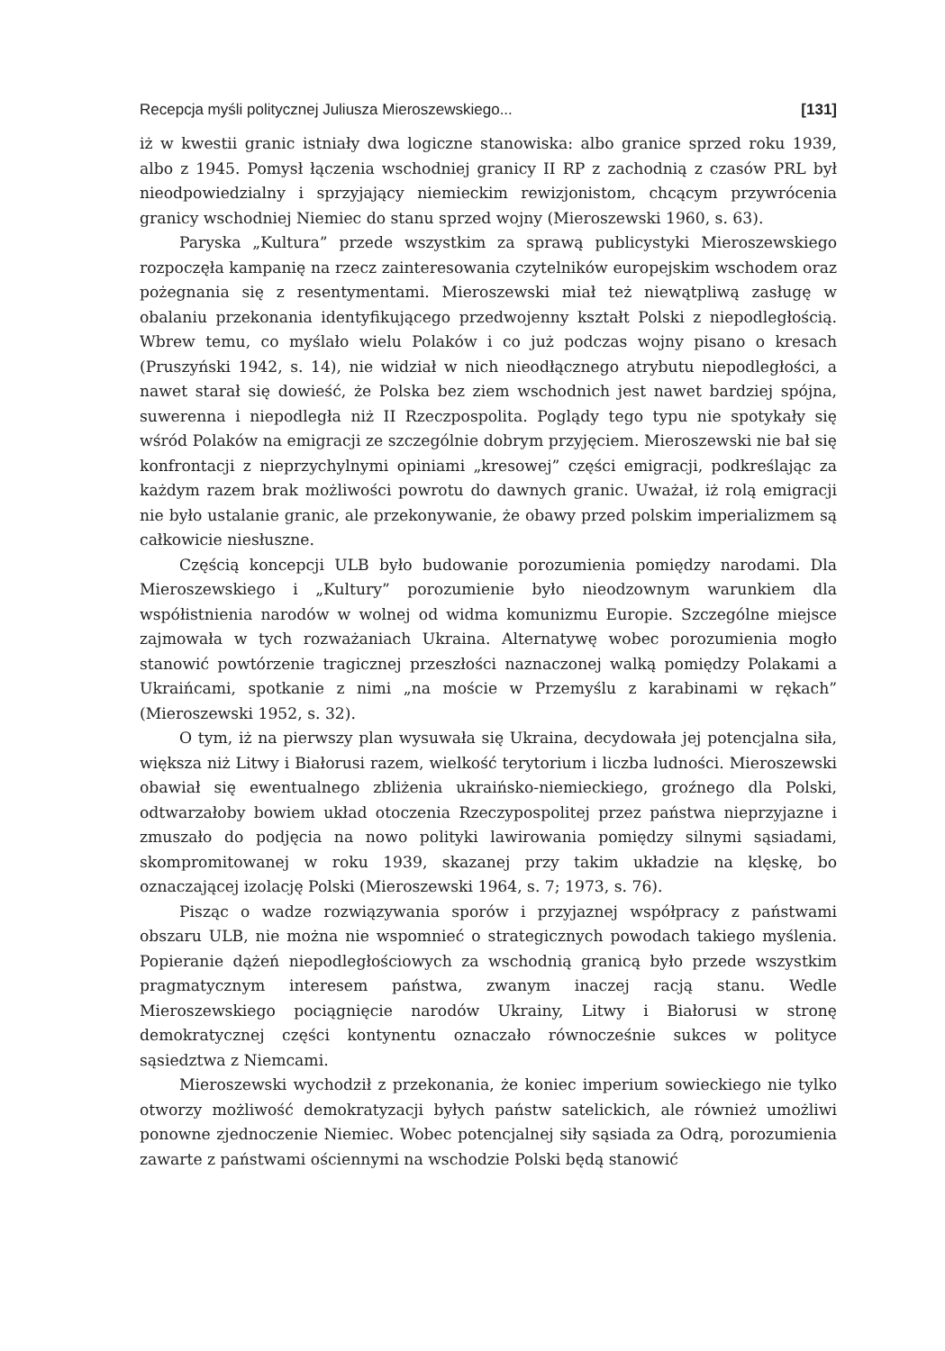Recepcja myśli politycznej Juliusza Mieroszewskiego... [131]
iż w kwestii granic istniały dwa logiczne stanowiska: albo granice sprzed roku 1939, albo z 1945. Pomysł łączenia wschodniej granicy II RP z zachodnią z czasów PRL był nieodpowiedzialny i sprzyjający niemieckim rewizjonistom, chcącym przywrócenia granicy wschodniej Niemiec do stanu sprzed wojny (Mieroszewski 1960, s. 63).
Paryska „Kultura” przede wszystkim za sprawą publicystyki Mieroszewskiego rozpoczęła kampanię na rzecz zainteresowania czytelników europejskim wschodem oraz pożegnania się z resentymentami. Mieroszewski miał też niewątpliwą zasługę w obalaniu przekonania identyfikującego przedwojenny kształt Polski z niepodległością. Wbrew temu, co myślało wielu Polaków i co już podczas wojny pisano o kresach (Pruszyński 1942, s. 14), nie widział w nich nieodłącznego atrybutu niepodległości, a nawet starał się dowieść, że Polska bez ziem wschodnich jest nawet bardziej spójna, suwerenna i niepodległa niż II Rzeczpospolita. Poglądy tego typu nie spotykały się wśród Polaków na emigracji ze szczególnie dobrym przyjęciem. Mieroszewski nie bał się konfrontacji z nieprzychylnymi opiniami „kresowej” części emigracji, podkreślając za każdym razem brak możliwości powrotu do dawnych granic. Uważał, iż rolą emigracji nie było ustalanie granic, ale przekonywanie, że obawy przed polskim imperializmem są całkowicie niesłuszne.
Częścią koncepcji ULB było budowanie porozumienia pomiędzy narodami. Dla Mieroszewskiego i „Kultury” porozumienie było nieodzownym warunkiem dla współistnienia narodów w wolnej od widma komunizmu Europie. Szczególne miejsce zajmowała w tych rozważaniach Ukraina. Alternatywę wobec porozumienia mogło stanowić powtórzenie tragicznej przeszłości naznaczonej walką pomiędzy Polakami a Ukraińcami, spotkanie z nimi „na moście w Przemyślu z karabinami w rękach” (Mieroszewski 1952, s. 32).
O tym, iż na pierwszy plan wysuwała się Ukraina, decydowała jej potencjalna siła, większa niż Litwy i Białorusi razem, wielkość terytorium i liczba ludności. Mieroszewski obawiał się ewentualnego zbliżenia ukraińsko-niemieckiego, groźnego dla Polski, odtwarzałoby bowiem układ otoczenia Rzeczypospolitej przez państwa nieprzyjazne i zmuszało do podjęcia na nowo polityki lawirowania pomiędzy silnymi sąsiadami, skompromitowanej w roku 1939, skazanej przy takim układzie na klęskę, bo oznaczającej izolację Polski (Mieroszewski 1964, s. 7; 1973, s. 76).
Pisząc o wadze rozwiązywania sporów i przyjaznej współpracy z państwami obszaru ULB, nie można nie wspomnieć o strategicznych powodach takiego myślenia. Popieranie dążeń niepodległościowych za wschodnią granicą było przede wszystkim pragmatycznym interesem państwa, zwanym inaczej racją stanu. Wedle Mieroszewskiego pociągnięcie narodów Ukrainy, Litwy i Białorusi w stronę demokratycznej części kontynentu oznaczało równocześnie sukces w polityce sąsiedztwa z Niemcami.
Mieroszewski wychodził z przekonania, że koniec imperium sowieckiego nie tylko otworzy możliwość demokratyzacji byłych państw satelickich, ale również umożliwi ponowne zjednoczenie Niemiec. Wobec potencjalnej siły sąsiada za Odrą, porozumienia zawarte z państwami ościennymi na wschodzie Polski będą stanowić